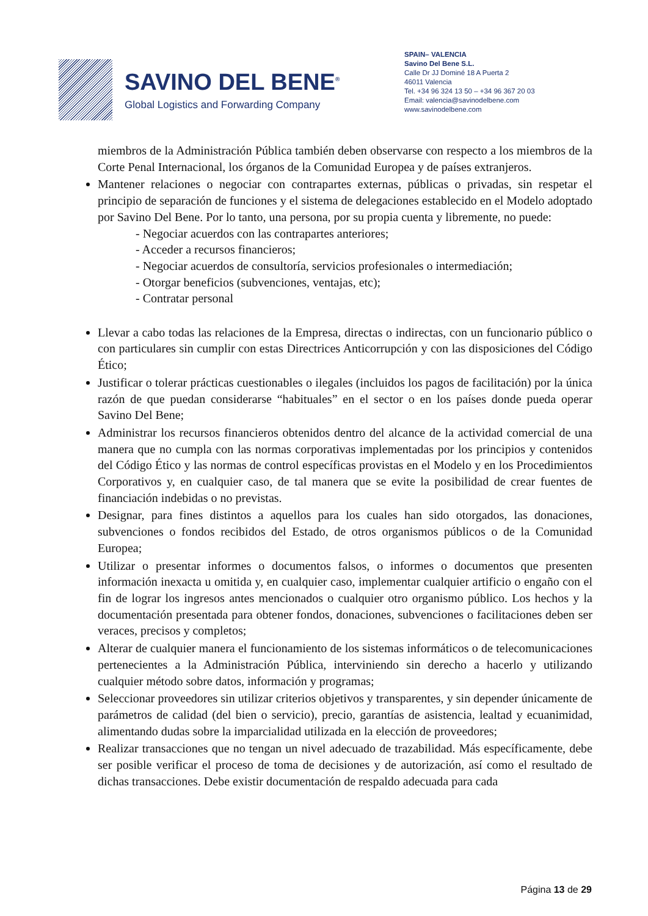SAVINO DEL BENE<sup>®</sup>
Global Logistics and Forwarding Company
SPAIN– VALENCIA
Savino Del Bene S.L.
Calle Dr JJ Dominé 18 A Puerta 2
46011 Valencia
Tel. +34 96 324 13 50 – +34 96 367 20 03
Email: valencia@savinodelbene.com
www.savinodelbene.com
miembros de la Administración Pública también deben observarse con respecto a los miembros de la Corte Penal Internacional, los órganos de la Comunidad Europea y de países extranjeros.
Mantener relaciones o negociar con contrapartes externas, públicas o privadas, sin respetar el principio de separación de funciones y el sistema de delegaciones establecido en el Modelo adoptado por Savino Del Bene. Por lo tanto, una persona, por su propia cuenta y libremente, no puede:
- Negociar acuerdos con las contrapartes anteriores;
- Acceder a recursos financieros;
- Negociar acuerdos de consultoría, servicios profesionales o intermediación;
- Otorgar beneficios (subvenciones, ventajas, etc);
- Contratar personal
Llevar a cabo todas las relaciones de la Empresa, directas o indirectas, con un funcionario público o con particulares sin cumplir con estas Directrices Anticorrupción y con las disposiciones del Código Ético;
Justificar o tolerar prácticas cuestionables o ilegales (incluidos los pagos de facilitación) por la única razón de que puedan considerarse “habituales” en el sector o en los países donde pueda operar Savino Del Bene;
Administrar los recursos financieros obtenidos dentro del alcance de la actividad comercial de una manera que no cumpla con las normas corporativas implementadas por los principios y contenidos del Código Ético y las normas de control específicas provistas en el Modelo y en los Procedimientos Corporativos y, en cualquier caso, de tal manera que se evite la posibilidad de crear fuentes de financiación indebidas o no previstas.
Designar, para fines distintos a aquellos para los cuales han sido otorgados, las donaciones, subvenciones o fondos recibidos del Estado, de otros organismos públicos o de la Comunidad Europea;
Utilizar o presentar informes o documentos falsos, o informes o documentos que presenten información inexacta u omitida y, en cualquier caso, implementar cualquier artificio o engaño con el fin de lograr los ingresos antes mencionados o cualquier otro organismo público. Los hechos y la documentación presentada para obtener fondos, donaciones, subvenciones o facilitaciones deben ser veraces, precisos y completos;
Alterar de cualquier manera el funcionamiento de los sistemas informáticos o de telecomunicaciones pertenecientes a la Administración Pública, interviniendo sin derecho a hacerlo y utilizando cualquier método sobre datos, información y programas;
Seleccionar proveedores sin utilizar criterios objetivos y transparentes, y sin depender únicamente de parámetros de calidad (del bien o servicio), precio, garantías de asistencia, lealtad y ecuanimidad, alimentando dudas sobre la imparcialidad utilizada en la elección de proveedores;
Realizar transacciones que no tengan un nivel adecuado de trazabilidad. Más específicamente, debe ser posible verificar el proceso de toma de decisiones y de autorización, así como el resultado de dichas transacciones. Debe existir documentación de respaldo adecuada para cada
Página 13 de 29